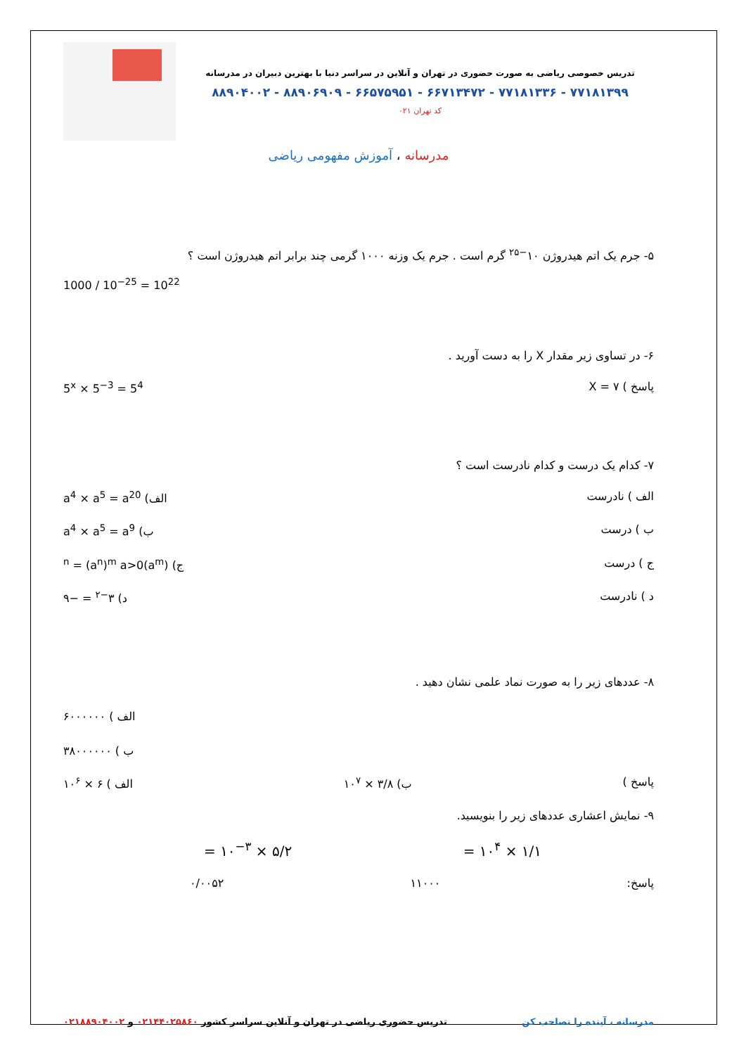تدریس خصوصی ریاضی به صورت حضوری در تهران و آنلاین در سراسر دنیا با بهترین دبیران در مدرسانه
۷۷۱۸۱۳۹۹ - ۷۷۱۸۱۳۳۶ - ۶۶۷۱۳۴۷۲ - ۶۶۵۷۵۹۵۱ - ۸۸۹۰۶۹۰۹ - ۸۸۹۰۴۰۰۲
کد تهران ۰۲۱
مدرسانه ، آموزش مفهومی ریاضی
۵- جرم یک اتم هیدروژن ۱۰<sup>−۲۵</sup> گرم است . جرم یک وزنه ۱۰۰۰ گرمی چند برابر اتم هیدروژن است ؟
1000 / 10<sup>−25</sup> = 10<sup>22</sup>
۶- در تساوی زیر مقدار X را به دست آورید .
پاسخ ) X = ۷ 5<sup>x</sup> × 5<sup>−3</sup> = 5<sup>4</sup>
۷- کدام یک درست و کدام نادرست است ؟
الف ) نادرست الف) a<sup>4</sup> × a<sup>5</sup> = a<sup>20</sup>
ب ) درست ب) a<sup>4</sup> × a<sup>5</sup> = a<sup>9</sup>
ج ) درست ج) (a<sup>m</sup>)<sup>n</sup> = (a<sup>n</sup>)<sup>m</sup> a>0
د ) نادرست د) ۳<sup>−۲</sup> = −۹
۸- عددهای زیر را به صورت نماد علمی نشان دهید .
الف ) ۶۰۰۰۰۰۰
ب ) ۳۸۰۰۰۰۰۰
پاسخ ) ب) ۳/۸ × ۱۰<sup>۷</sup> الف ) ۶ × ۱۰<sup>۶</sup>
۹- نمایش اعشاری عددهای زیر را بنویسید.
۱/۱ × ۱۰<sup>۴</sup> = ۵/۲ × ۱۰<sup>−۳</sup> =
پاسخ: ۱۱۰۰۰ ۰/۰۰۵۲
مدرسانه ، آینده را تصاحب کن تدریس حضوری ریاضی در تهران و آنلاین سراسر کشور ۰۲۱۴۴۰۲۵۸۶۰ و ۰۲۱۸۸۹۰۴۰۰۲